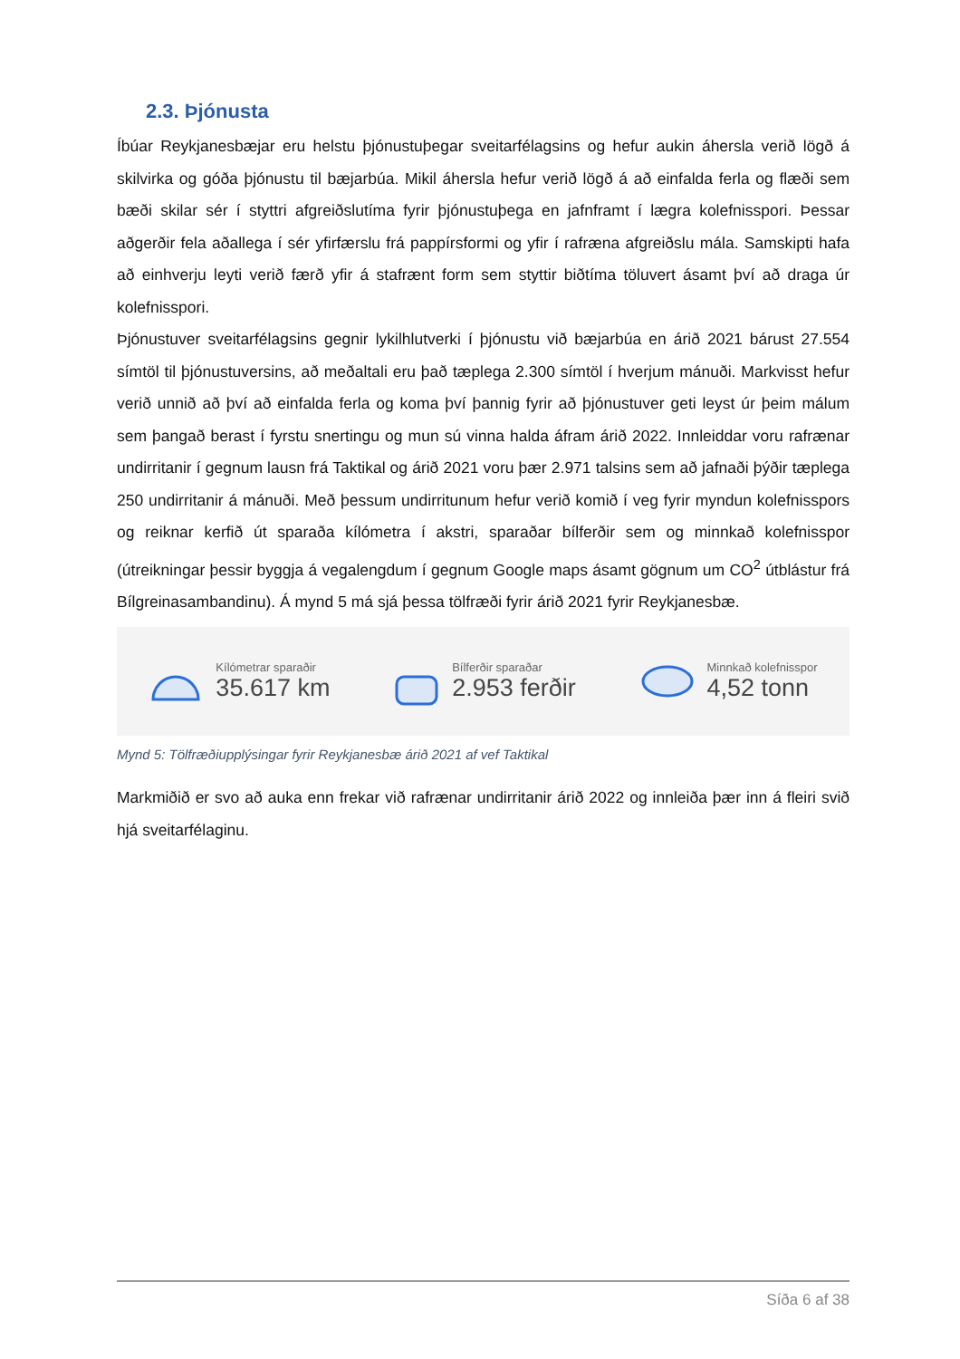2.3. Þjónusta
Íbúar Reykjanesbæjar eru helstu þjónustuþegar sveitarfélagsins og hefur aukin áhersla verið lögð á skilvirka og góða þjónustu til bæjarbúa. Mikil áhersla hefur verið lögð á að einfalda ferla og flæði sem bæði skilar sér í styttri afgreiðslutíma fyrir þjónustuþega en jafnframt í lægra kolefnisspori. Þessar aðgerðir fela aðallega í sér yfirfærslu frá pappírsformi og yfir í rafræna afgreiðslu mála. Samskipti hafa að einhverju leyti verið færð yfir á stafrænt form sem styttir biðtíma töluvert ásamt því að draga úr kolefnisspori.
Þjónustuver sveitarfélagsins gegnir lykilhlutverki í þjónustu við bæjarbúa en árið 2021 bárust 27.554 símtöl til þjónustuversins, að meðaltali eru það tæplega 2.300 símtöl í hverjum mánuði. Markvisst hefur verið unnið að því að einfalda ferla og koma því þannig fyrir að þjónustuver geti leyst úr þeim málum sem þangað berast í fyrstu snertingu og mun sú vinna halda áfram árið 2022. Innleiddar voru rafrænar undirritanir í gegnum lausn frá Taktikal og árið 2021 voru þær 2.971 talsins sem að jafnaði þýðir tæplega 250 undirritanir á mánuði. Með þessum undirritunum hefur verið komið í veg fyrir myndun kolefnisspors og reiknar kerfið út sparaða kílómetra í akstri, sparaðar bílferðir sem og minnkað kolefnisspor (útreikningar þessir byggja á vegalengdum í gegnum Google maps ásamt gögnum um CO<sup>2</sup> útblástur frá Bílgreinasambandinu). Á mynd 5 má sjá þessa tölfræði fyrir árið 2021 fyrir Reykjanesbæ.
Kílómetrar sparaðir
35.617 km
Bílferðir sparaðar
2.953 ferðir
Minnkað kolefnisspor
4,52 tonn
Mynd 5: Tölfræðiupplýsingar fyrir Reykjanesbæ árið 2021 af vef Taktikal
Markmiðið er svo að auka enn frekar við rafrænar undirritanir árið 2022 og innleiða þær inn á fleiri svið hjá sveitarfélaginu.
Síða 6 af 38